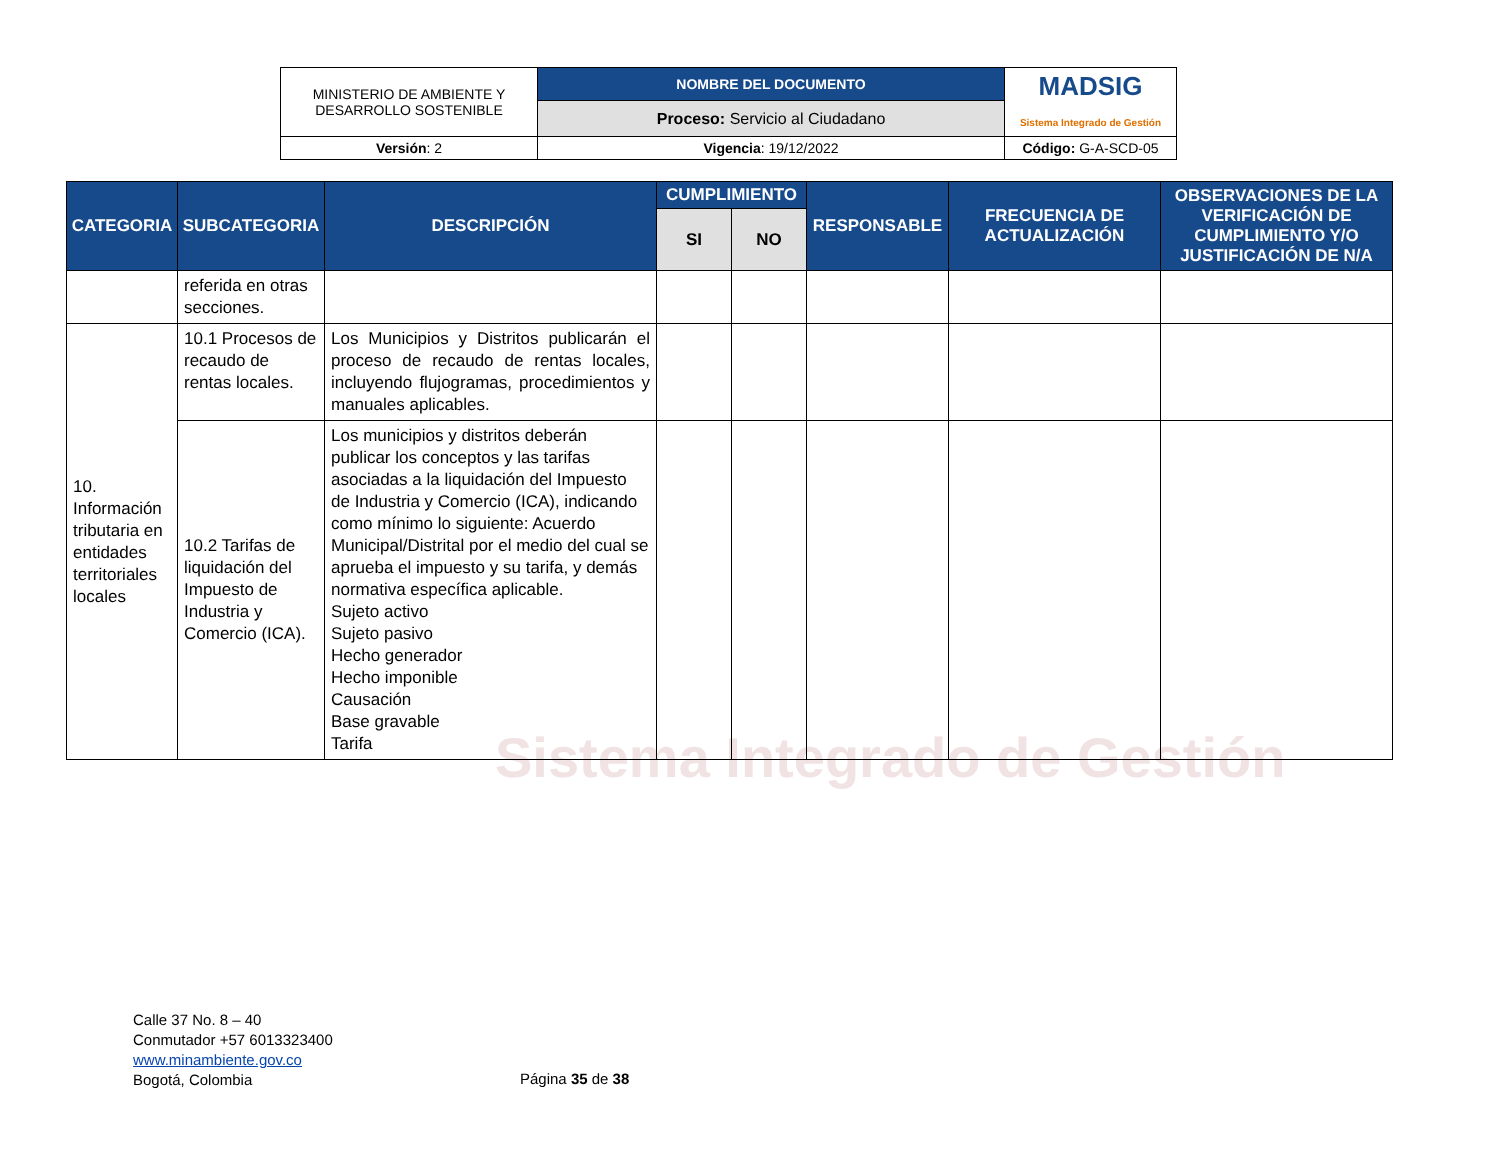| MINISTERIO DE AMBIENTE Y DESARROLLO SOSTENIBLE | NOMBRE DEL DOCUMENTO | MADSIG Sistema Integrado de Gestión |
| | Proceso: Servicio al Ciudadano | |
| Versión : 2 | Vigencia : 19/12/2022 | Código: G-A-SCD-05 |
Sistema Integrado de Gestión
| CATEGORIA | SUBCATEGORIA | DESCRIPCIÓN | CUMPLIMIENTO | | RESPONSABLE | FRECUENCIA DE ACTUALIZACIÓN | OBSERVACIONES DE LA VERIFICACIÓN DE CUMPLIMIENTO Y/O JUSTIFICACIÓN DE N/A |
| --- | --- | --- | --- | --- | --- | --- | --- |
| | | | SI | NO | | | |
| | referida en otras secciones. | | | | | | |
| 10. Información tributaria en entidades territoriales locales | 10.1 Procesos de recaudo de rentas locales. | Los Municipios y Distritos publicarán el proceso de recaudo de rentas locales, incluyendo flujogramas, procedimientos y manuales aplicables. | | | | | |
| | 10.2 Tarifas de liquidación del Impuesto de Industria y Comercio (ICA). | Los municipios y distritos deberán publicar los conceptos y las tarifas asociadas a la liquidación del Impuesto de Industria y Comercio (ICA), indicando como mínimo lo siguiente: Acuerdo Municipal/Distrital por el medio del cual se aprueba el impuesto y su tarifa, y demás normativa específica aplicable. Sujeto activo Sujeto pasivo Hecho generador Hecho imponible Causación Base gravable Tarifa | | | | | |
Calle 37 No. 8 – 40
Conmutador +57 6013323400
www.minambiente.gov.co
Bogotá, Colombia
Página 35 de 38